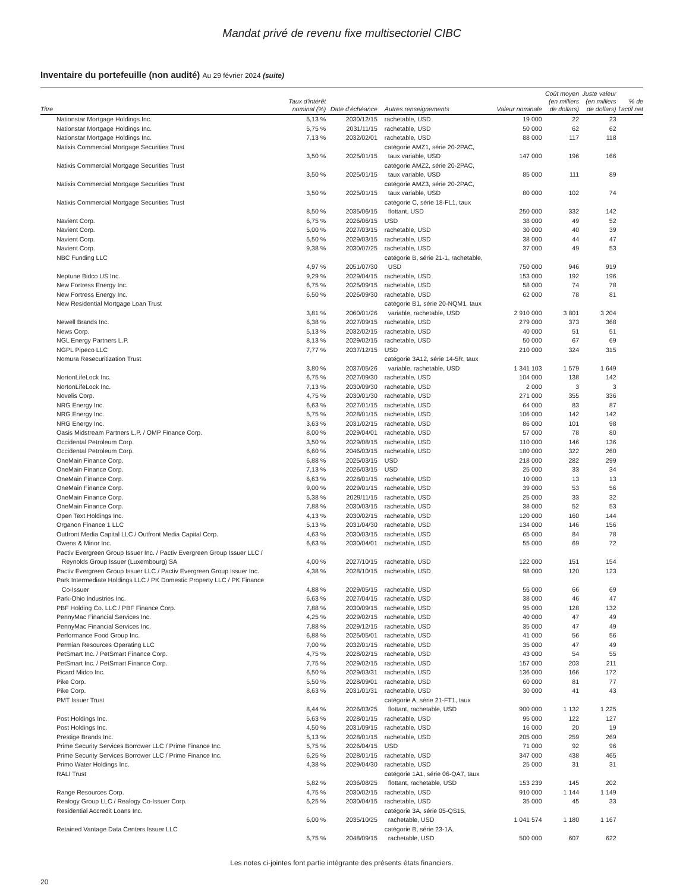Mandat privé de revenu fixe multisectoriel CIBC
Inventaire du portefeuille (non audité) Au 29 février 2024 (suite)
| Titre | Taux d'intérêt nominal (%) | Date d'échéance | Autres renseignements | Valeur nominale | Coût moyen (en milliers de dollars) | Juste valeur (en milliers de dollars) | % de l'actif net |
| --- | --- | --- | --- | --- | --- | --- | --- |
| Nationstar Mortgage Holdings Inc. | 5,13 % | 2030/12/15 | rachetable, USD | 19 000 | 22 | 23 | |
| Nationstar Mortgage Holdings Inc. | 5,75 % | 2031/11/15 | rachetable, USD | 50 000 | 62 | 62 | |
| Nationstar Mortgage Holdings Inc. | 7,13 % | 2032/02/01 | rachetable, USD | 88 000 | 117 | 118 | |
| Natixis Commercial Mortgage Securities Trust | 3,50 % | 2025/01/15 | catégorie AMZ1, série 20-2PAC, taux variable, USD | 147 000 | 196 | 166 | |
| Natixis Commercial Mortgage Securities Trust | 3,50 % | 2025/01/15 | catégorie AMZ2, série 20-2PAC, taux variable, USD | 85 000 | 111 | 89 | |
| Natixis Commercial Mortgage Securities Trust | 3,50 % | 2025/01/15 | catégorie AMZ3, série 20-2PAC, taux variable, USD | 80 000 | 102 | 74 | |
| Natixis Commercial Mortgage Securities Trust | 8,50 % | 2035/06/15 | catégorie C, série 18-FL1, taux flottant, USD | 250 000 | 332 | 142 | |
| Navient Corp. | 6,75 % | 2026/06/15 | USD | 38 000 | 49 | 52 | |
| Navient Corp. | 5,00 % | 2027/03/15 | rachetable, USD | 30 000 | 40 | 39 | |
| Navient Corp. | 5,50 % | 2029/03/15 | rachetable, USD | 38 000 | 44 | 47 | |
| Navient Corp. | 9,38 % | 2030/07/25 | rachetable, USD | 37 000 | 49 | 53 | |
| NBC Funding LLC | 4,97 % | 2051/07/30 | catégorie B, série 21-1, rachetable, USD | 750 000 | 946 | 919 | |
| Neptune Bidco US Inc. | 9,29 % | 2029/04/15 | rachetable, USD | 153 000 | 192 | 196 | |
| New Fortress Energy Inc. | 6,75 % | 2025/09/15 | rachetable, USD | 58 000 | 74 | 78 | |
| New Fortress Energy Inc. | 6,50 % | 2026/09/30 | rachetable, USD | 62 000 | 78 | 81 | |
| New Residential Mortgage Loan Trust | 3,81 % | 2060/01/26 | catégorie B1, série 20-NQM1, taux variable, rachetable, USD | 2 910 000 | 3 801 | 3 204 | |
| Newell Brands Inc. | 6,38 % | 2027/09/15 | rachetable, USD | 279 000 | 373 | 368 | |
| News Corp. | 5,13 % | 2032/02/15 | rachetable, USD | 40 000 | 51 | 51 | |
| NGL Energy Partners L.P. | 8,13 % | 2029/02/15 | rachetable, USD | 50 000 | 67 | 69 | |
| NGPL Pipeco LLC | 7,77 % | 2037/12/15 | USD | 210 000 | 324 | 315 | |
| Nomura Resecuritization Trust | 3,80 % | 2037/05/26 | catégorie 3A12, série 14-5R, taux variable, rachetable, USD | 1 341 103 | 1 579 | 1 649 | |
| NortonLifeLock Inc. | 6,75 % | 2027/09/30 | rachetable, USD | 104 000 | 138 | 142 | |
| NortonLifeLock Inc. | 7,13 % | 2030/09/30 | rachetable, USD | 2 000 | 3 | 3 | |
| Novelis Corp. | 4,75 % | 2030/01/30 | rachetable, USD | 271 000 | 355 | 336 | |
| NRG Energy Inc. | 6,63 % | 2027/01/15 | rachetable, USD | 64 000 | 83 | 87 | |
| NRG Energy Inc. | 5,75 % | 2028/01/15 | rachetable, USD | 106 000 | 142 | 142 | |
| NRG Energy Inc. | 3,63 % | 2031/02/15 | rachetable, USD | 86 000 | 101 | 98 | |
| Oasis Midstream Partners L.P. / OMP Finance Corp. | 8,00 % | 2029/04/01 | rachetable, USD | 57 000 | 78 | 80 | |
| Occidental Petroleum Corp. | 3,50 % | 2029/08/15 | rachetable, USD | 110 000 | 146 | 136 | |
| Occidental Petroleum Corp. | 6,60 % | 2046/03/15 | rachetable, USD | 180 000 | 322 | 260 | |
| OneMain Finance Corp. | 6,88 % | 2025/03/15 | USD | 218 000 | 282 | 299 | |
| OneMain Finance Corp. | 7,13 % | 2026/03/15 | USD | 25 000 | 33 | 34 | |
| OneMain Finance Corp. | 6,63 % | 2028/01/15 | rachetable, USD | 10 000 | 13 | 13 | |
| OneMain Finance Corp. | 9,00 % | 2029/01/15 | rachetable, USD | 39 000 | 53 | 56 | |
| OneMain Finance Corp. | 5,38 % | 2029/11/15 | rachetable, USD | 25 000 | 33 | 32 | |
| OneMain Finance Corp. | 7,88 % | 2030/03/15 | rachetable, USD | 38 000 | 52 | 53 | |
| Open Text Holdings Inc. | 4,13 % | 2030/02/15 | rachetable, USD | 120 000 | 160 | 144 | |
| Organon Finance 1 LLC | 5,13 % | 2031/04/30 | rachetable, USD | 134 000 | 146 | 156 | |
| Outfront Media Capital LLC / Outfront Media Capital Corp. | 4,63 % | 2030/03/15 | rachetable, USD | 65 000 | 84 | 78 | |
| Owens & Minor Inc. | 6,63 % | 2030/04/01 | rachetable, USD | 55 000 | 69 | 72 | |
| Pactiv Evergreen Group Issuer Inc. / Pactiv Evergreen Group Issuer LLC / Reynolds Group Issuer (Luxembourg) SA | 4,00 % | 2027/10/15 | rachetable, USD | 122 000 | 151 | 154 | |
| Pactiv Evergreen Group Issuer LLC / Pactiv Evergreen Group Issuer Inc. | 4,38 % | 2028/10/15 | rachetable, USD | 98 000 | 120 | 123 | |
| Park Intermediate Holdings LLC / PK Domestic Property LLC / PK Finance Co-Issuer | 4,88 % | 2029/05/15 | rachetable, USD | 55 000 | 66 | 69 | |
| Park-Ohio Industries Inc. | 6,63 % | 2027/04/15 | rachetable, USD | 38 000 | 46 | 47 | |
| PBF Holding Co. LLC / PBF Finance Corp. | 7,88 % | 2030/09/15 | rachetable, USD | 95 000 | 128 | 132 | |
| PennyMac Financial Services Inc. | 4,25 % | 2029/02/15 | rachetable, USD | 40 000 | 47 | 49 | |
| PennyMac Financial Services Inc. | 7,88 % | 2029/12/15 | rachetable, USD | 35 000 | 47 | 49 | |
| Performance Food Group Inc. | 6,88 % | 2025/05/01 | rachetable, USD | 41 000 | 56 | 56 | |
| Permian Resources Operating LLC | 7,00 % | 2032/01/15 | rachetable, USD | 35 000 | 47 | 49 | |
| PetSmart Inc. / PetSmart Finance Corp. | 4,75 % | 2028/02/15 | rachetable, USD | 43 000 | 54 | 55 | |
| PetSmart Inc. / PetSmart Finance Corp. | 7,75 % | 2029/02/15 | rachetable, USD | 157 000 | 203 | 211 | |
| Picard Midco Inc. | 6,50 % | 2029/03/31 | rachetable, USD | 136 000 | 166 | 172 | |
| Pike Corp. | 5,50 % | 2028/09/01 | rachetable, USD | 60 000 | 81 | 77 | |
| Pike Corp. | 8,63 % | 2031/01/31 | rachetable, USD | 30 000 | 41 | 43 | |
| PMT Issuer Trust | 8,44 % | 2026/03/25 | catégorie A, série 21-FT1, taux flottant, rachetable, USD | 900 000 | 1 132 | 1 225 | |
| Post Holdings Inc. | 5,63 % | 2028/01/15 | rachetable, USD | 95 000 | 122 | 127 | |
| Post Holdings Inc. | 4,50 % | 2031/09/15 | rachetable, USD | 16 000 | 20 | 19 | |
| Prestige Brands Inc. | 5,13 % | 2028/01/15 | rachetable, USD | 205 000 | 259 | 269 | |
| Prime Security Services Borrower LLC / Prime Finance Inc. | 5,75 % | 2026/04/15 | USD | 71 000 | 92 | 96 | |
| Prime Security Services Borrower LLC / Prime Finance Inc. | 6,25 % | 2028/01/15 | rachetable, USD | 347 000 | 438 | 465 | |
| Primo Water Holdings Inc. | 4,38 % | 2029/04/30 | rachetable, USD | 25 000 | 31 | 31 | |
| RALI Trust | 5,82 % | 2036/08/25 | catégorie 1A1, série 06-QA7, taux flottant, rachetable, USD | 153 239 | 145 | 202 | |
| Range Resources Corp. | 4,75 % | 2030/02/15 | rachetable, USD | 910 000 | 1 144 | 1 149 | |
| Realogy Group LLC / Realogy Co-Issuer Corp. | 5,25 % | 2030/04/15 | rachetable, USD | 35 000 | 45 | 33 | |
| Residential Accredit Loans Inc. | 6,00 % | 2035/10/25 | catégorie 3A, série 05-QS15, rachetable, USD | 1 041 574 | 1 180 | 1 167 | |
| Retained Vantage Data Centers Issuer LLC | 5,75 % | 2048/09/15 | catégorie B, série 23-1A, rachetable, USD | 500 000 | 607 | 622 | |
Les notes ci-jointes font partie intégrante des présents états financiers.
20